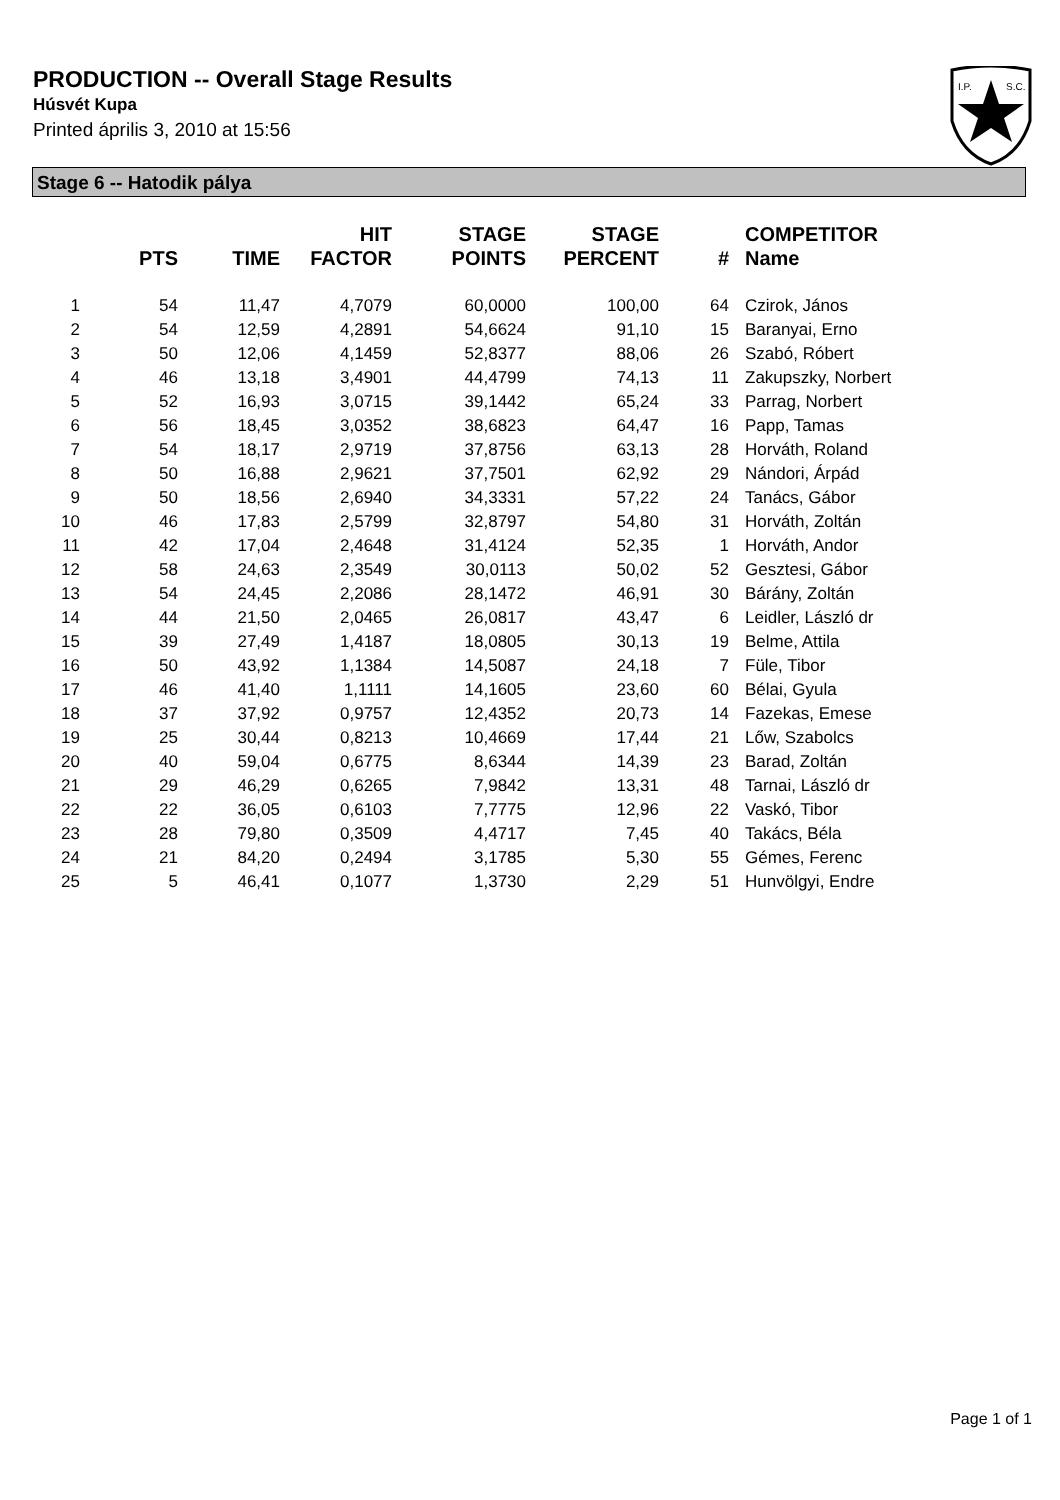PRODUCTION -- Overall Stage Results
Húsvét Kupa
Printed április 3, 2010 at 15:56
I.P.
S.C.
Stage 6 -- Hatodik pálya
| | PTS | TIME | HIT FACTOR | STAGE POINTS | STAGE PERCENT | # | COMPETITOR Name |
| --- | --- | --- | --- | --- | --- | --- | --- |
| 1 | 54 | 11,47 | 4,7079 | 60,0000 | 100,00 | 64 | Czirok, János |
| 2 | 54 | 12,59 | 4,2891 | 54,6624 | 91,10 | 15 | Baranyai, Erno |
| 3 | 50 | 12,06 | 4,1459 | 52,8377 | 88,06 | 26 | Szabó, Róbert |
| 4 | 46 | 13,18 | 3,4901 | 44,4799 | 74,13 | 11 | Zakupszky, Norbert |
| 5 | 52 | 16,93 | 3,0715 | 39,1442 | 65,24 | 33 | Parrag, Norbert |
| 6 | 56 | 18,45 | 3,0352 | 38,6823 | 64,47 | 16 | Papp, Tamas |
| 7 | 54 | 18,17 | 2,9719 | 37,8756 | 63,13 | 28 | Horváth, Roland |
| 8 | 50 | 16,88 | 2,9621 | 37,7501 | 62,92 | 29 | Nándori, Árpád |
| 9 | 50 | 18,56 | 2,6940 | 34,3331 | 57,22 | 24 | Tanács, Gábor |
| 10 | 46 | 17,83 | 2,5799 | 32,8797 | 54,80 | 31 | Horváth, Zoltán |
| 11 | 42 | 17,04 | 2,4648 | 31,4124 | 52,35 | 1 | Horváth, Andor |
| 12 | 58 | 24,63 | 2,3549 | 30,0113 | 50,02 | 52 | Gesztesi, Gábor |
| 13 | 54 | 24,45 | 2,2086 | 28,1472 | 46,91 | 30 | Bárány, Zoltán |
| 14 | 44 | 21,50 | 2,0465 | 26,0817 | 43,47 | 6 | Leidler, László dr |
| 15 | 39 | 27,49 | 1,4187 | 18,0805 | 30,13 | 19 | Belme, Attila |
| 16 | 50 | 43,92 | 1,1384 | 14,5087 | 24,18 | 7 | Füle, Tibor |
| 17 | 46 | 41,40 | 1,1111 | 14,1605 | 23,60 | 60 | Bélai, Gyula |
| 18 | 37 | 37,92 | 0,9757 | 12,4352 | 20,73 | 14 | Fazekas, Emese |
| 19 | 25 | 30,44 | 0,8213 | 10,4669 | 17,44 | 21 | Lőw, Szabolcs |
| 20 | 40 | 59,04 | 0,6775 | 8,6344 | 14,39 | 23 | Barad, Zoltán |
| 21 | 29 | 46,29 | 0,6265 | 7,9842 | 13,31 | 48 | Tarnai, László dr |
| 22 | 22 | 36,05 | 0,6103 | 7,7775 | 12,96 | 22 | Vaskó, Tibor |
| 23 | 28 | 79,80 | 0,3509 | 4,4717 | 7,45 | 40 | Takács, Béla |
| 24 | 21 | 84,20 | 0,2494 | 3,1785 | 5,30 | 55 | Gémes, Ferenc |
| 25 | 5 | 46,41 | 0,1077 | 1,3730 | 2,29 | 51 | Hunvölgyi, Endre |
Page 1 of 1